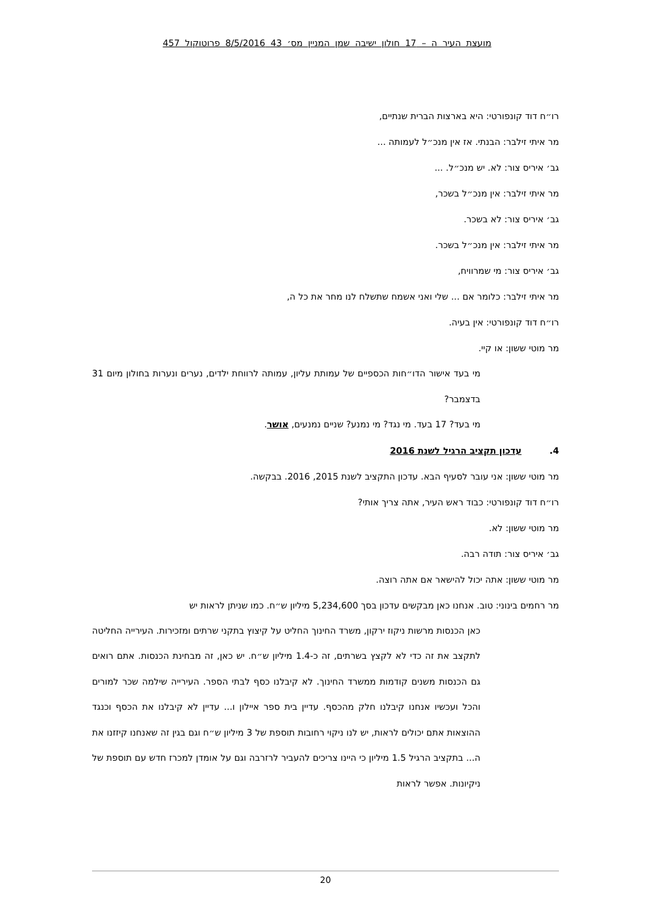מועצת העיר ה – 17 חולון ישיבה שמן המניין מס׳ 43 8/5/2016 פרוטוקול 457
רו״ח דוד קונפורטי: היא בארצות הברית שנתיים,
מר איתי זילבר: הבנתי. אז אין מנכ״ל לעמותה ...
גב׳ איריס צור: לא. יש מנכ״ל. ...
מר איתי זילבר: אין מנכ״ל בשכר,
גב׳ איריס צור: לא בשכר.
מר איתי זילבר: אין מנכ״ל בשכר.
גב׳ איריס צור: מי שמרוויח,
מר איתי זילבר: כלומר אם ... שלי ואני אשמח שתשלח לנו מחר את כל ה,
רו״ח דוד קונפורטי: אין בעיה.
מר מוטי ששון: או קיי.
מי בעד אישור הדו״חות הכספיים של עמותת עליון, עמותה לרווחת ילדים, נערים ונערות בחולון מיום 31 בדצמבר?
מי בעד? 17 בעד. מי נגד? מי נמנע? שניים נמנעים, אושר.
4. עדכון תקציב הרגיל לשנת 2016
מר מוטי ששון: אני עובר לסעיף הבא. עדכון התקציב לשנת 2015, 2016. בבקשה.
רו״ח דוד קונפורטי: כבוד ראש העיר, אתה צריך אותי?
מר מוטי ששון: לא.
גב׳ איריס צור: תודה רבה.
מר מוטי ששון: אתה יכול להישאר אם אתה רוצה.
מר רחמים בינוני: טוב. אנחנו כאן מבקשים עדכון בסך 5,234,600 מיליון ש״ח. כמו שניתן לראות יש
כאן הכנסות מרשות ניקוז ירקון, משרד החינוך החליט על קיצוץ בתקני שרתים ומזכירות. העירייה החליטה לתקצב את זה כדי לא לקצץ בשרתים, זה כ-1.4 מיליון ש״ח. יש כאן, זה מבחינת הכנסות. אתם רואים גם הכנסות משנים קודמות ממשרד החינוך. לא קיבלנו כסף לבתי הספר. העירייה שילמה שכר למורים והכל ועכשיו אנחנו קיבלנו חלק מהכסף. עדיין בית ספר איילון ו... עדיין לא קיבלנו את הכסף וכנגד ההוצאות אתם יכולים לראות, יש לנו ניקוי רחובות תוספת של 3 מיליון ש״ח וגם בגין זה שאנחנו קיזזנו את ה... בתקציב הרגיל 1.5 מיליון כי היינו צריכים להעביר לרזרבה וגם על אומדן למכרז חדש עם תוספת של ניקיונות. אפשר לראות
20